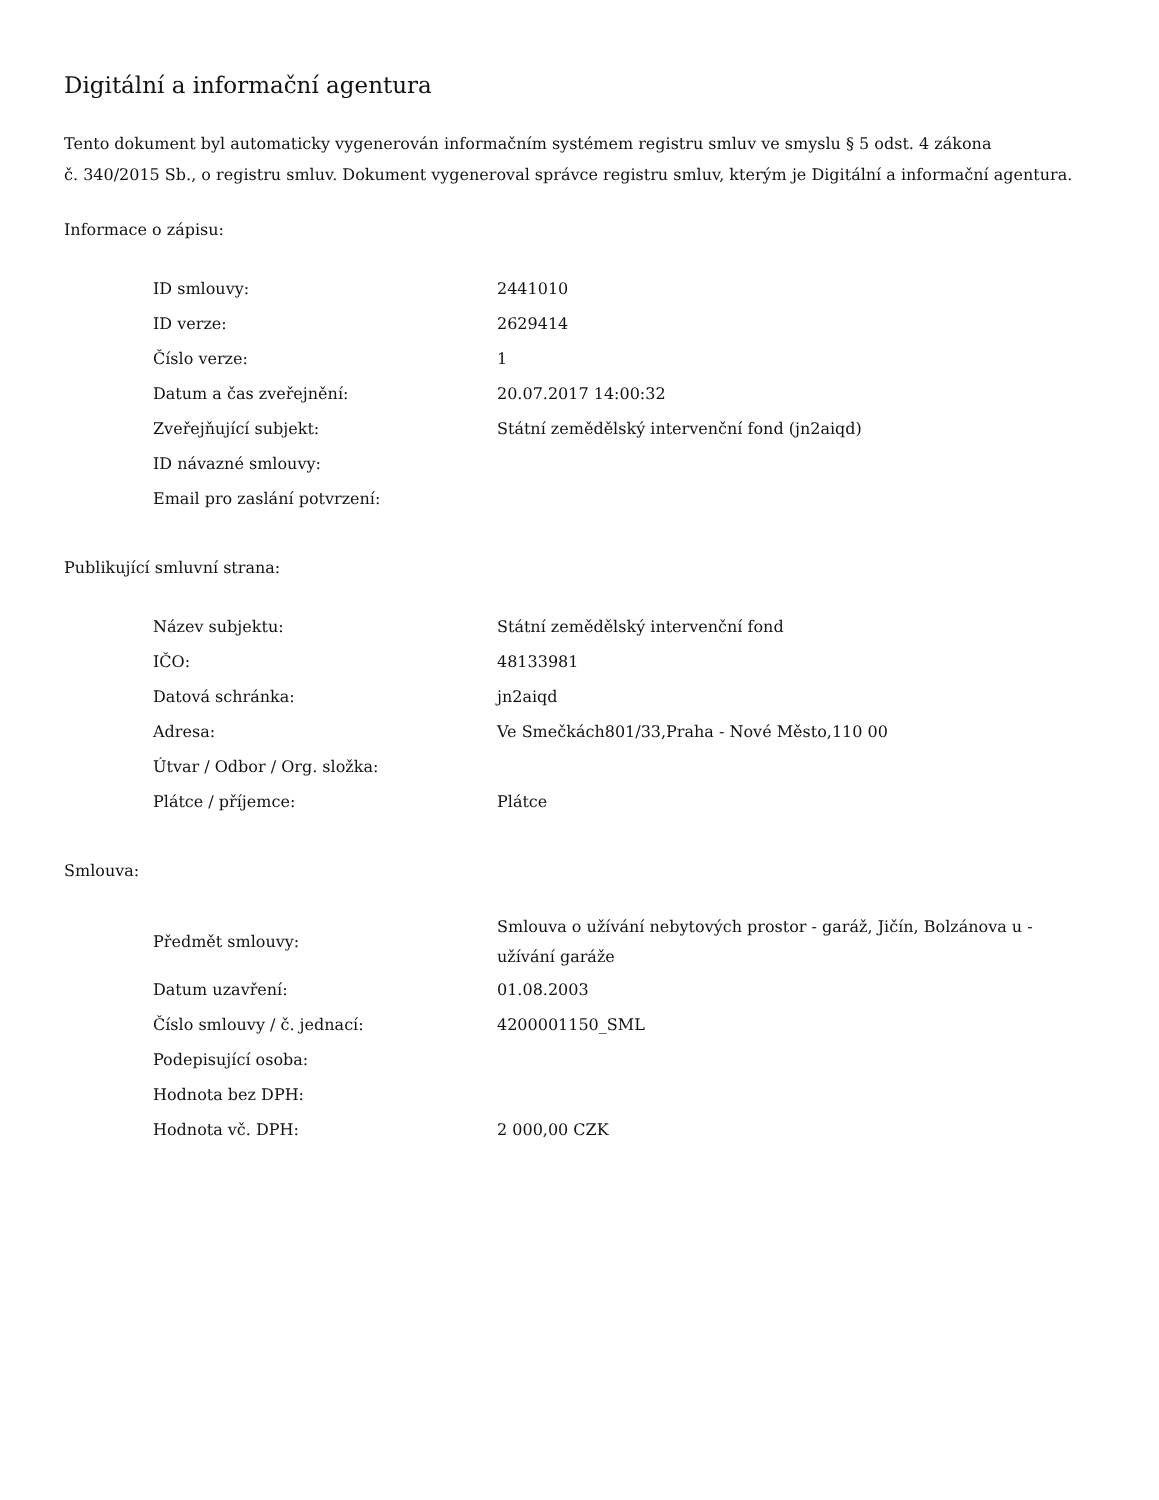Digitální a informační agentura
Tento dokument byl automaticky vygenerován informačním systémem registru smluv ve smyslu § 5 odst. 4 zákona
č. 340/2015 Sb., o registru smluv. Dokument vygeneroval správce registru smluv, kterým je Digitální a informační agentura.
Informace o zápisu:
| ID smlouvy: | 2441010 |
| ID verze: | 2629414 |
| Číslo verze: | 1 |
| Datum a čas zveřejnění: | 20.07.2017 14:00:32 |
| Zveřejňující subjekt: | Státní zemědělský intervenční fond (jn2aiqd) |
| ID návazné smlouvy: | |
| Email pro zaslání potvrzení: | |
Publikující smluvní strana:
| Název subjektu: | Státní zemědělský intervenční fond |
| IČO: | 48133981 |
| Datová schránka: | jn2aiqd |
| Adresa: | Ve Smečkách801/33,Praha - Nové Město,110 00 |
| Útvar / Odbor / Org. složka: | |
| Plátce / příjemce: | Plátce |
Smlouva:
| Předmět smlouvy: | Smlouva o užívání nebytových prostor - garáž, Jičín, Bolzánova u - užívání garáže |
| Datum uzavření: | 01.08.2003 |
| Číslo smlouvy / č. jednací: | 4200001150_SML |
| Podepisující osoba: | |
| Hodnota bez DPH: | |
| Hodnota vč. DPH: | 2 000,00 CZK |